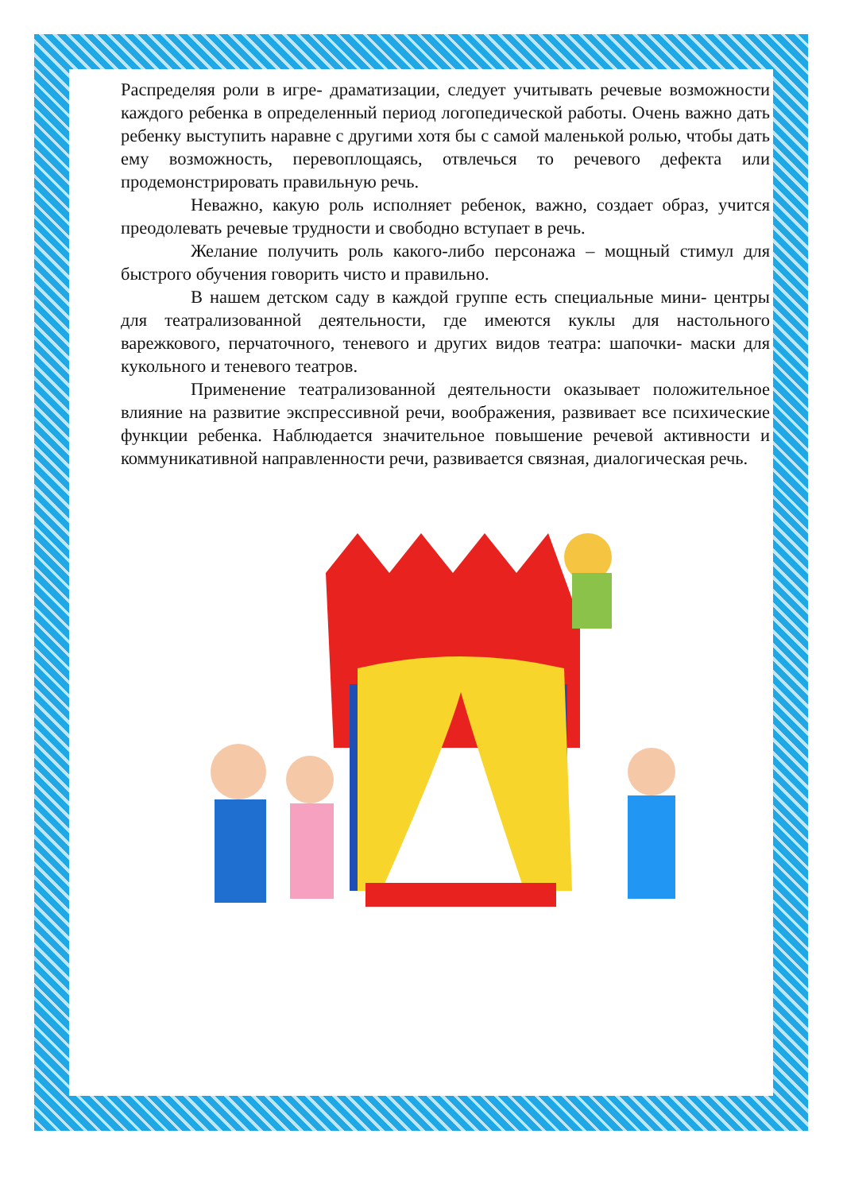Распределяя роли в игре- драматизации, следует учитывать речевые возможности каждого ребенка в определенный период логопедической работы. Очень важно дать ребенку выступить наравне с другими хотя бы с самой маленькой ролью, чтобы дать ему возможность, перевоплощаясь, отвлечься то речевого дефекта или продемонстрировать правильную речь.
Неважно, какую роль исполняет ребенок, важно, создает образ, учится преодолевать речевые трудности и свободно вступает в речь.
Желание получить роль какого-либо персонажа – мощный стимул для быстрого обучения говорить чисто и правильно.
В нашем детском саду в каждой группе есть специальные мини- центры для театрализованной деятельности, где имеются куклы для настольного варежкового, перчаточного, теневого и других видов театра: шапочки- маски для кукольного и теневого театров.
Применение театрализованной деятельности оказывает положительное влияние на развитие экспрессивной речи, воображения, развивает все психические функции ребенка. Наблюдается значительное повышение речевой активности и коммуникативной направленности речи, развивается связная, диалогическая речь.